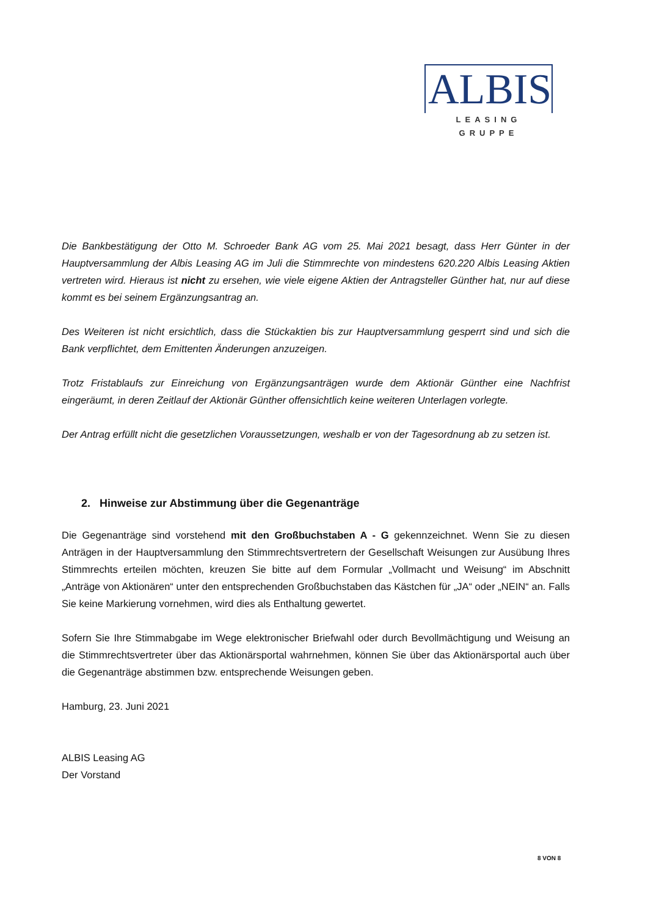ALBIS
LEASING GRUPPE
Die Bankbestätigung der Otto M. Schroeder Bank AG vom 25. Mai 2021 besagt, dass Herr Günter in der Hauptversammlung der Albis Leasing AG im Juli die Stimmrechte von mindestens 620.220 Albis Leasing Aktien vertreten wird. Hieraus ist nicht zu ersehen, wie viele eigene Aktien der Antragsteller Günther hat, nur auf diese kommt es bei seinem Ergänzungsantrag an.
Des Weiteren ist nicht ersichtlich, dass die Stückaktien bis zur Hauptversammlung gesperrt sind und sich die Bank verpflichtet, dem Emittenten Änderungen anzuzeigen.
Trotz Fristablaufs zur Einreichung von Ergänzungsanträgen wurde dem Aktionär Günther eine Nachfrist eingeräumt, in deren Zeitlauf der Aktionär Günther offensichtlich keine weiteren Unterlagen vorlegte.
Der Antrag erfüllt nicht die gesetzlichen Voraussetzungen, weshalb er von der Tagesordnung ab zu setzen ist.
2. Hinweise zur Abstimmung über die Gegenanträge
Die Gegenanträge sind vorstehend mit den Großbuchstaben A - G gekennzeichnet. Wenn Sie zu diesen Anträgen in der Hauptversammlung den Stimmrechtsvertretern der Gesellschaft Weisungen zur Ausübung Ihres Stimmrechts erteilen möchten, kreuzen Sie bitte auf dem Formular „Vollmacht und Weisung“ im Abschnitt „Anträge von Aktionären“ unter den entsprechenden Großbuchstaben das Kästchen für „JA“ oder „NEIN“ an. Falls Sie keine Markierung vornehmen, wird dies als Enthaltung gewertet.
Sofern Sie Ihre Stimmabgabe im Wege elektronischer Briefwahl oder durch Bevollmächtigung und Weisung an die Stimmrechtsvertreter über das Aktionärsportal wahrnehmen, können Sie über das Aktionärsportal auch über die Gegenanträge abstimmen bzw. entsprechende Weisungen geben.
Hamburg, 23. Juni 2021
ALBIS Leasing AG
Der Vorstand
8 VON 8